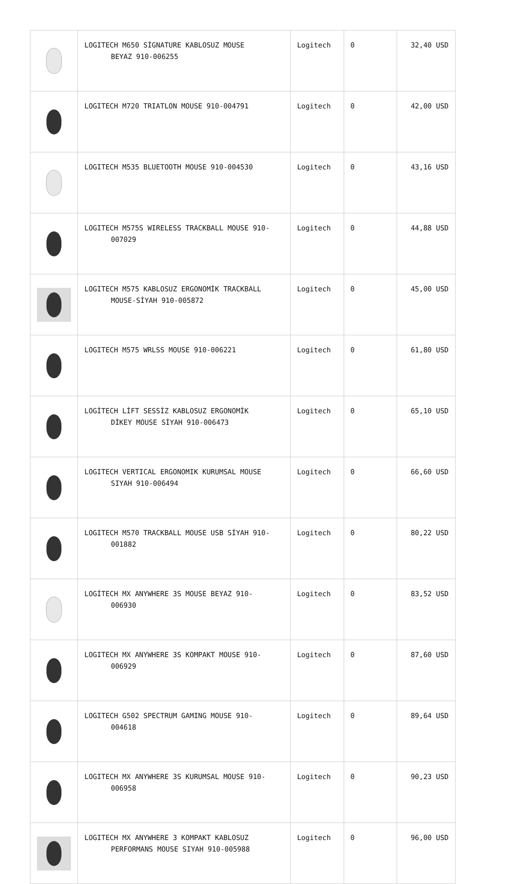| | LOGITECH M650 SİGNATURE KABLOSUZ MOUSE BEYAZ 910-006255 | Logitech | 0 | 32,40 USD |
| | LOGITECH M720 TRIATLON MOUSE 910-004791 | Logitech | 0 | 42,00 USD |
| | LOGITECH M535 BLUETOOTH MOUSE 910-004530 | Logitech | 0 | 43,16 USD |
| | LOGITECH M575S WIRELESS TRACKBALL MOUSE 910- 007029 | Logitech | 0 | 44,88 USD |
| | LOGITECH M575 KABLOSUZ ERGONOMİK TRACKBALL MOUSE-SİYAH 910-005872 | Logitech | 0 | 45,00 USD |
| | LOGITECH M575 WRLSS MOUSE 910-006221 | Logitech | 0 | 61,80 USD |
| | LOGİTECH LİFT SESSİZ KABLOSUZ ERGONOMİK DİKEY MOUSE SİYAH 910-006473 | Logitech | 0 | 65,10 USD |
| | LOGITECH VERTICAL ERGONOMIK KURUMSAL MOUSE SIYAH 910-006494 | Logitech | 0 | 66,60 USD |
| | LOGITECH M570 TRACKBALL MOUSE USB SİYAH 910- 001882 | Logitech | 0 | 80,22 USD |
| | LOGİTECH MX ANYWHERE 3S MOUSE BEYAZ 910- 006930 | Logitech | 0 | 83,52 USD |
| | LOGITECH MX ANYWHERE 3S KOMPAKT MOUSE 910- 006929 | Logitech | 0 | 87,60 USD |
| | LOGITECH G502 SPECTRUM GAMING MOUSE 910- 004618 | Logitech | 0 | 89,64 USD |
| | LOGITECH MX ANYWHERE 3S KURUMSAL MOUSE 910- 006958 | Logitech | 0 | 90,23 USD |
| | LOGITECH MX ANYWHERE 3 KOMPAKT KABLOSUZ PERFORMANS MOUSE SIYAH 910-005988 | Logitech | 0 | 96,00 USD |